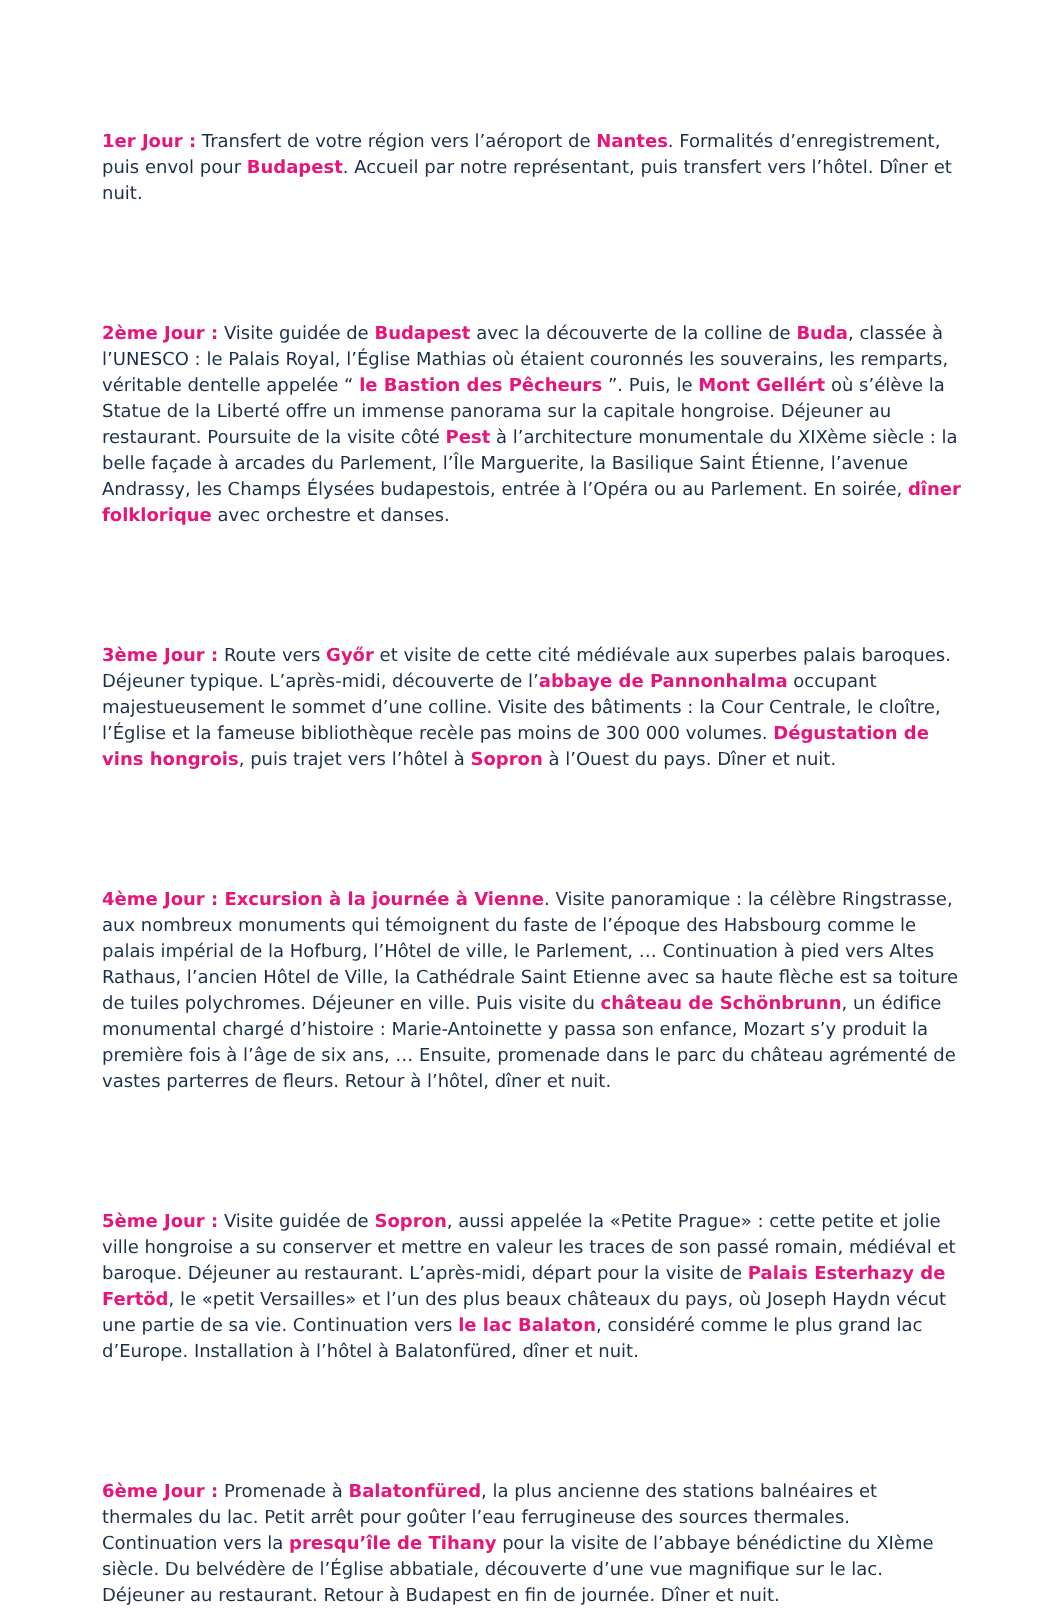1er Jour : Transfert de votre région vers l’aéroport de Nantes. Formalités d’enregistrement, puis envol pour Budapest. Accueil par notre représentant, puis transfert vers l’hôtel. Dîner et nuit.
2ème Jour : Visite guidée de Budapest avec la découverte de la colline de Buda, classée à l’UNESCO : le Palais Royal, l’Église Mathias où étaient couronnés les souverains, les remparts, véritable dentelle appelée “ le Bastion des Pêcheurs ”. Puis, le Mont Gellért où s’élève la Statue de la Liberté offre un immense panorama sur la capitale hongroise. Déjeuner au restaurant. Poursuite de la visite côté Pest à l’architecture monumentale du XIXème siècle : la belle façade à arcades du Parlement, l’Île Marguerite, la Basilique Saint Étienne, l’avenue Andrassy, les Champs Élysées budapestois, entrée à l’Opéra ou au Parlement. En soirée, dîner folklorique avec orchestre et danses.
3ème Jour : Route vers Győr et visite de cette cité médiévale aux superbes palais baroques. Déjeuner typique. L’après-midi, découverte de l’abbaye de Pannonhalma occupant majestueusement le sommet d’une colline. Visite des bâtiments : la Cour Centrale, le cloître, l’Église et la fameuse bibliothèque recèle pas moins de 300 000 volumes. Dégustation de vins hongrois, puis trajet vers l’hôtel à Sopron à l’Ouest du pays. Dîner et nuit.
4ème Jour : Excursion à la journée à Vienne. Visite panoramique : la célèbre Ringstrasse, aux nombreux monuments qui témoignent du faste de l’époque des Habsbourg comme le palais impérial de la Hofburg, l’Hôtel de ville, le Parlement, … Continuation à pied vers Altes Rathaus, l’ancien Hôtel de Ville, la Cathédrale Saint Etienne avec sa haute flèche est sa toiture de tuiles polychromes. Déjeuner en ville. Puis visite du château de Schönbrunn, un édifice monumental chargé d’histoire : Marie-Antoinette y passa son enfance, Mozart s’y produit la première fois à l’âge de six ans, … Ensuite, promenade dans le parc du château agrémenté de vastes parterres de fleurs. Retour à l’hôtel, dîner et nuit.
5ème Jour : Visite guidée de Sopron, aussi appelée la «Petite Prague» : cette petite et jolie ville hongroise a su conserver et mettre en valeur les traces de son passé romain, médiéval et baroque. Déjeuner au restaurant. L’après-midi, départ pour la visite de Palais Esterhazy de Fertöd, le «petit Versailles» et l’un des plus beaux châteaux du pays, où Joseph Haydn vécut une partie de sa vie. Continuation vers le lac Balaton, considéré comme le plus grand lac d’Europe. Installation à l’hôtel à Balatonfüred, dîner et nuit.
6ème Jour : Promenade à Balatonfüred, la plus ancienne des stations balnéaires et thermales du lac. Petit arrêt pour goûter l’eau ferrugineuse des sources thermales. Continuation vers la presqu’île de Tihany pour la visite de l’abbaye bénédictine du XIème siècle. Du belvédère de l’Église abbatiale, découverte d’une vue magnifique sur le lac. Déjeuner au restaurant. Retour à Budapest en fin de journée. Dîner et nuit.